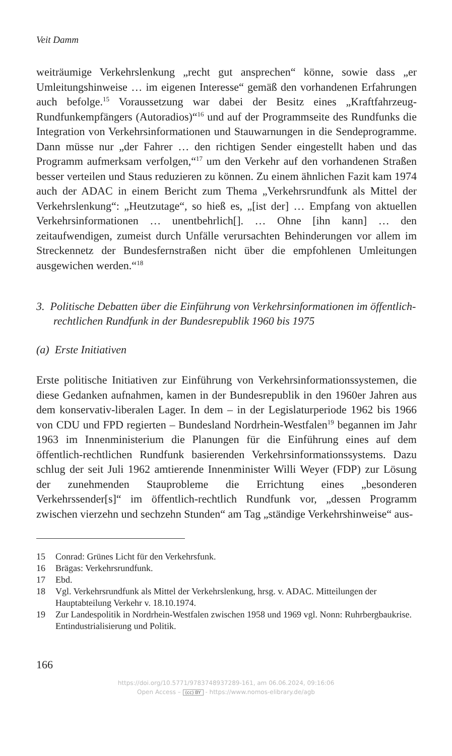Veit Damm
weiträumige Verkehrslenkung „recht gut ansprechen“ könne, sowie dass „er Umleitungshinweise … im eigenen Interesse“ gemäß den vorhandenen Erfahrungen auch befolge.<sup>15</sup> Voraussetzung war dabei der Besitz eines „Kraftfahrzeug-Rundfunkempfängers (Autoradios)“<sup>16</sup> und auf der Programmseite des Rundfunks die Integration von Verkehrsinformationen und Stauwarnungen in die Sendeprogramme. Dann müsse nur „der Fahrer … den richtigen Sender eingestellt haben und das Programm aufmerksam verfolgen,“<sup>17</sup> um den Verkehr auf den vorhandenen Straßen besser verteilen und Staus reduzieren zu können. Zu einem ähnlichen Fazit kam 1974 auch der ADAC in einem Bericht zum Thema „Verkehrsrundfunk als Mittel der Verkehrslenkung“: „Heutzutage“, so hieß es, „[ist der] … Empfang von aktuellen Verkehrsinformationen … unentbehrlich[]. … Ohne [ihn kann] … den zeitaufwendigen, zumeist durch Unfälle verursachten Behinderungen vor allem im Streckennetz der Bundesfernstraßen nicht über die empfohlenen Umleitungen ausgewichen werden.“<sup>18</sup>
3. Politische Debatten über die Einführung von Verkehrsinformationen im öffentlich-rechtlichen Rundfunk in der Bundesrepublik 1960 bis 1975
(a) Erste Initiativen
Erste politische Initiativen zur Einführung von Verkehrsinformationssystemen, die diese Gedanken aufnahmen, kamen in der Bundesrepublik in den 1960er Jahren aus dem konservativ-liberalen Lager. In dem – in der Legislaturperiode 1962 bis 1966 von CDU und FPD regierten – Bundesland Nordrhein-Westfalen<sup>19</sup> begannen im Jahr 1963 im Innenministerium die Planungen für die Einführung eines auf dem öffentlich-rechtlichen Rundfunk basierenden Verkehrsinformationssystems. Dazu schlug der seit Juli 1962 amtierende Innenminister Willi Weyer (FDP) zur Lösung der zunehmenden Stauprobleme die Errichtung eines „besonderen Verkehrssender[s]“ im öffentlich-rechtlich Rundfunk vor, „dessen Programm zwischen vierzehn und sechzehn Stunden“ am Tag „ständige Verkehrshinweise“ aus-
15 Conrad: Grünes Licht für den Verkehrsfunk.
16 Brägas: Verkehrsrundfunk.
17 Ebd.
18 Vgl. Verkehrsrundfunk als Mittel der Verkehrslenkung, hrsg. v. ADAC. Mitteilungen der Hauptabteilung Verkehr v. 18.10.1974.
19 Zur Landespolitik in Nordrhein-Westfalen zwischen 1958 und 1969 vgl. Nonn: Ruhrbergbaukrise. Entindustrialisierung und Politik.
166
https://doi.org/10.5771/9783748937289-161, am 06.06.2024, 09:16:06
Open Access – (cc) BY - https://www.nomos-elibrary.de/agb